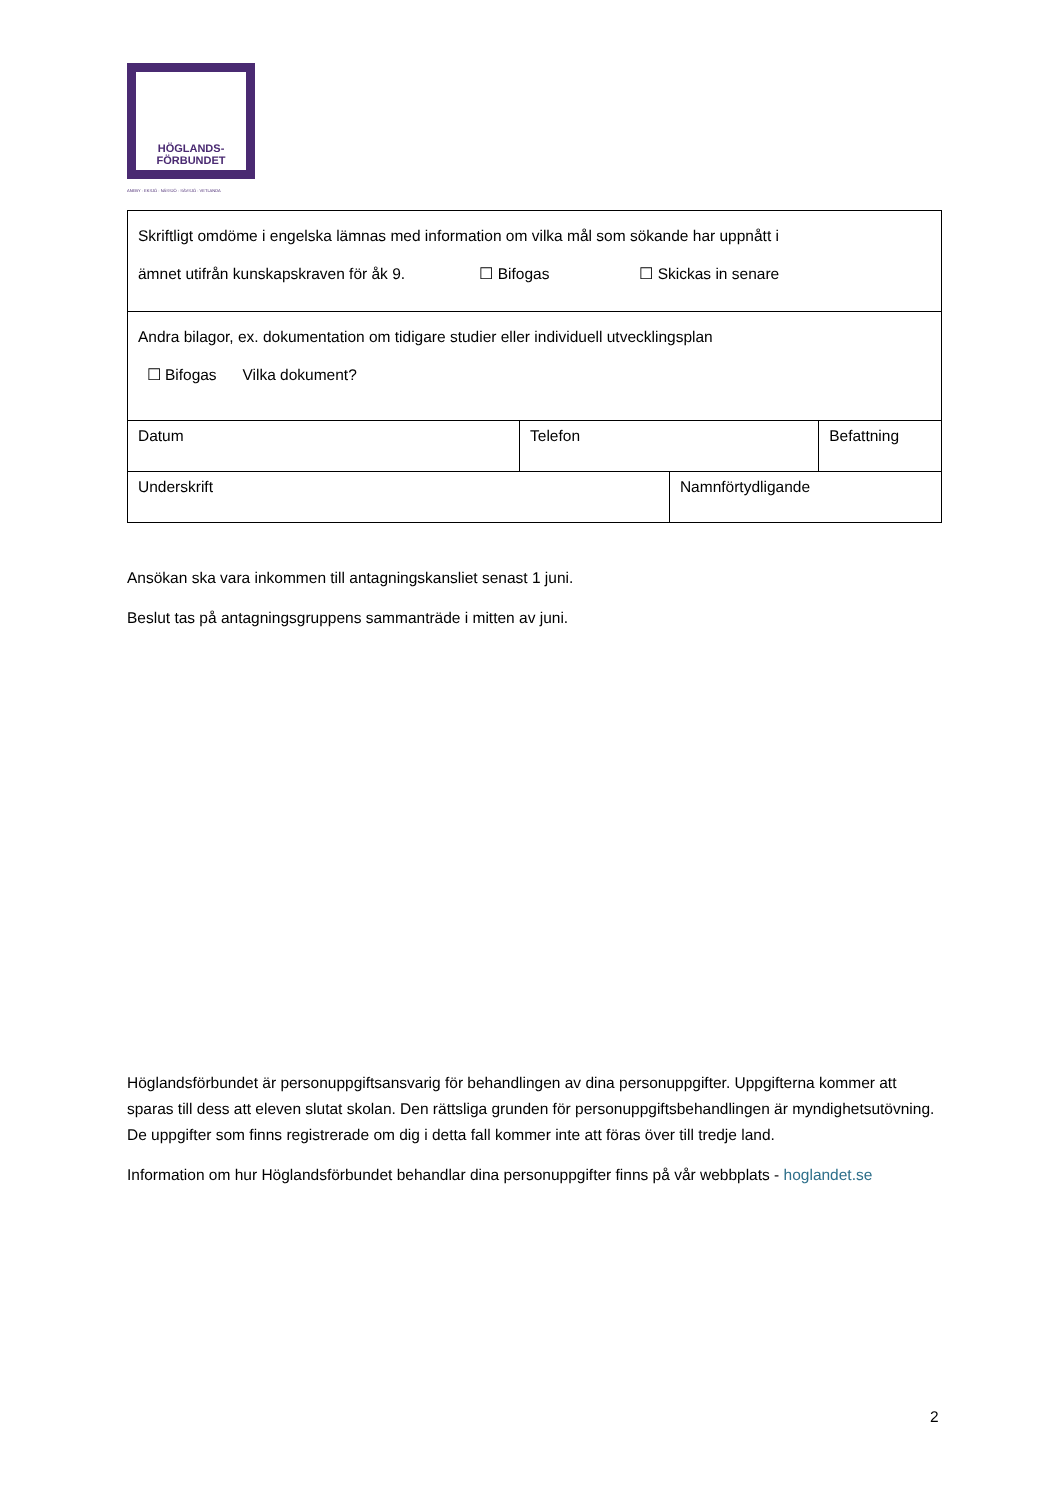HÖGLANDS-
FÖRBUNDET
ANEBY · EKSJÖ · NÄSSJÖ · SÄVSJÖ · VETLANDA
| Skriftligt omdöme i engelska lämnas med information om vilka mål som sökande har uppnått i ämnet utifrån kunskapskraven för åk 9. ☐ Bifogas ☐ Skickas in senare | | | |
| Andra bilagor, ex. dokumentation om tidigare studier eller individuell utvecklingsplan ☐ Bifogas Vilka dokument? | | | |
| Datum | Telefon | | Befattning |
| Underskrift | | Namnförtydligande | |
Ansökan ska vara inkommen till antagningskansliet senast 1 juni.
Beslut tas på antagningsgruppens sammanträde i mitten av juni.
Höglandsförbundet är personuppgiftsansvarig för behandlingen av dina personuppgifter. Uppgifterna kommer att sparas till dess att eleven slutat skolan. Den rättsliga grunden för personuppgiftsbehandlingen är myndighetsutövning. De uppgifter som finns registrerade om dig i detta fall kommer inte att föras över till tredje land.
Information om hur Höglandsförbundet behandlar dina personuppgifter finns på vår webbplats - hoglandet.se
2